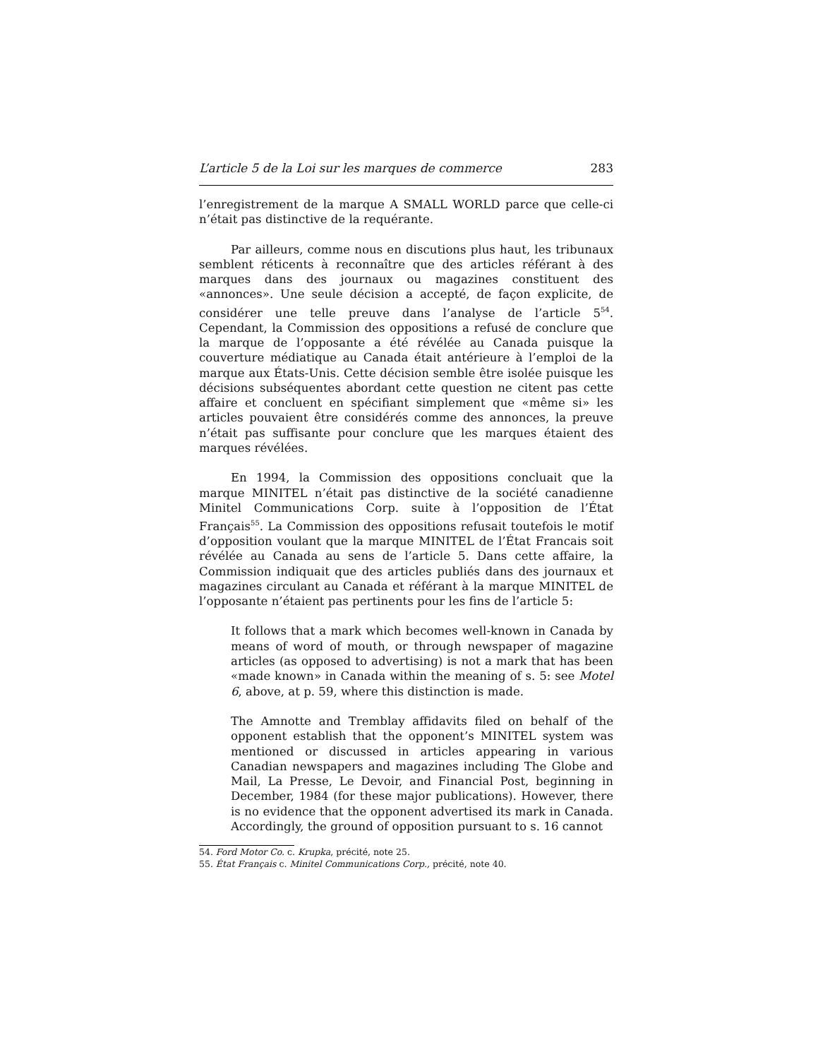L’article 5 de la Loi sur les marques de commerce 283
l’enregistrement de la marque A SMALL WORLD parce que celle-ci n’était pas distinctive de la requérante.
Par ailleurs, comme nous en discutions plus haut, les tribunaux semblent réticents à reconnaître que des articles référant à des marques dans des journaux ou magazines constituent des «annonces». Une seule décision a accepté, de façon explicite, de considérer une telle preuve dans l’analyse de l’article 5<sup>54</sup>. Cependant, la Commission des oppositions a refusé de conclure que la marque de l’opposante a été révélée au Canada puisque la couverture médiatique au Canada était antérieure à l’emploi de la marque aux États-Unis. Cette décision semble être isolée puisque les décisions subséquentes abordant cette question ne citent pas cette affaire et concluent en spécifiant simplement que «même si» les articles pouvaient être considérés comme des annonces, la preuve n’était pas suffisante pour conclure que les marques étaient des marques révélées.
En 1994, la Commission des oppositions concluait que la marque MINITEL n’était pas distinctive de la société canadienne Minitel Communications Corp. suite à l’opposition de l’État Français<sup>55</sup>. La Commission des oppositions refusait toutefois le motif d’opposition voulant que la marque MINITEL de l’État Francais soit révélée au Canada au sens de l’article 5. Dans cette affaire, la Commission indiquait que des articles publiés dans des journaux et magazines circulant au Canada et référant à la marque MINITEL de l’opposante n’étaient pas pertinents pour les fins de l’article 5:
It follows that a mark which becomes well-known in Canada by means of word of mouth, or through newspaper of magazine articles (as opposed to advertising) is not a mark that has been «made known» in Canada within the meaning of s. 5: see Motel 6, above, at p. 59, where this distinction is made.
The Amnotte and Tremblay affidavits filed on behalf of the opponent establish that the opponent’s MINITEL system was mentioned or discussed in articles appearing in various Canadian newspapers and magazines including The Globe and Mail, La Presse, Le Devoir, and Financial Post, beginning in December, 1984 (for these major publications). However, there is no evidence that the opponent advertised its mark in Canada. Accordingly, the ground of opposition pursuant to s. 16 cannot
54. Ford Motor Co. c. Krupka, précité, note 25.
55. État Français c. Minitel Communications Corp., précité, note 40.